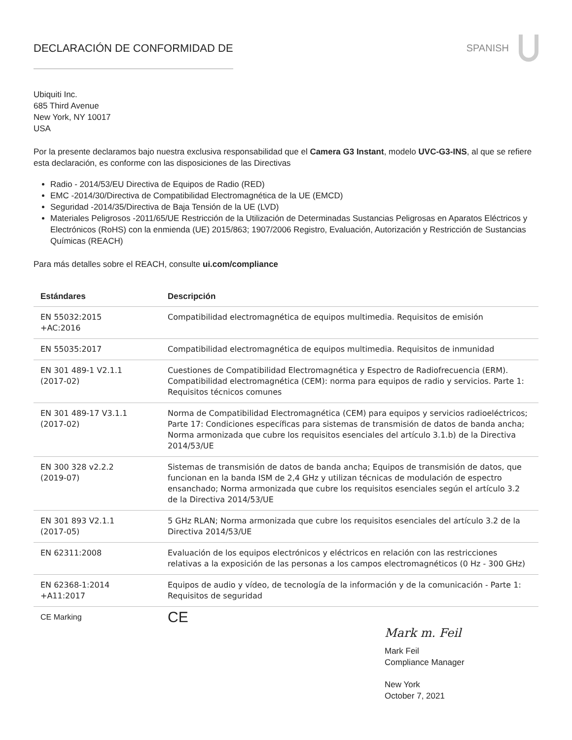DECLARACIÓN DE CONFORMIDAD DE SPANISH
Ubiquiti Inc.
685 Third Avenue
New York, NY 10017
USA
Por la presente declaramos bajo nuestra exclusiva responsabilidad que el Camera G3 Instant, modelo UVC-G3-INS, al que se refiere esta declaración, es conforme con las disposiciones de las Directivas
Radio - 2014/53/EU Directiva de Equipos de Radio (RED)
EMC -2014/30/Directiva de Compatibilidad Electromagnética de la UE (EMCD)
Seguridad -2014/35/Directiva de Baja Tensión de la UE (LVD)
Materiales Peligrosos -2011/65/UE Restricción de la Utilización de Determinadas Sustancias Peligrosas en Aparatos Eléctricos y Electrónicos (RoHS) con la enmienda (UE) 2015/863; 1907/2006 Registro, Evaluación, Autorización y Restricción de Sustancias Químicas (REACH)
Para más detalles sobre el REACH, consulte ui.com/compliance
| Estándares | Descripción |
| --- | --- |
| EN 55032:2015 +AC:2016 | Compatibilidad electromagnética de equipos multimedia. Requisitos de emisión |
| EN 55035:2017 | Compatibilidad electromagnética de equipos multimedia. Requisitos de inmunidad |
| EN 301 489-1 V2.1.1 (2017-02) | Cuestiones de Compatibilidad Electromagnética y Espectro de Radiofrecuencia (ERM). Compatibilidad electromagnética (CEM): norma para equipos de radio y servicios. Parte 1: Requisitos técnicos comunes |
| EN 301 489-17 V3.1.1 (2017-02) | Norma de Compatibilidad Electromagnética (CEM) para equipos y servicios radioeléctricos; Parte 17: Condiciones específicas para sistemas de transmisión de datos de banda ancha; Norma armonizada que cubre los requisitos esenciales del artículo 3.1.b) de la Directiva 2014/53/UE |
| EN 300 328 v2.2.2 (2019-07) | Sistemas de transmisión de datos de banda ancha; Equipos de transmisión de datos, que funcionan en la banda ISM de 2,4 GHz y utilizan técnicas de modulación de espectro ensanchado; Norma armonizada que cubre los requisitos esenciales según el artículo 3.2 de la Directiva 2014/53/UE |
| EN 301 893 V2.1.1 (2017-05) | 5 GHz RLAN; Norma armonizada que cubre los requisitos esenciales del artículo 3.2 de la Directiva 2014/53/UE |
| EN 62311:2008 | Evaluación de los equipos electrónicos y eléctricos en relación con las restricciones relativas a la exposición de las personas a los campos electromagnéticos (0 Hz - 300 GHz) |
| EN 62368-1:2014 +A11:2017 | Equipos de audio y vídeo, de tecnología de la información y de la comunicación - Parte 1: Requisitos de seguridad |
| CE Marking | CE |
Mark m. Feil
Mark Feil
Compliance Manager
New York
October 7, 2021